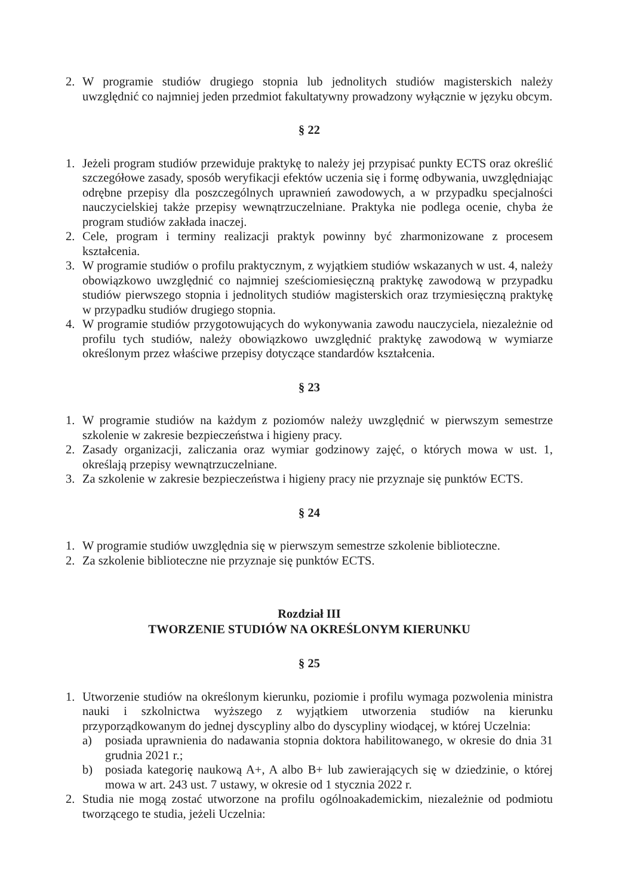2. W programie studiów drugiego stopnia lub jednolitych studiów magisterskich należy uwzględnić co najmniej jeden przedmiot fakultatywny prowadzony wyłącznie w języku obcym.
§ 22
1. Jeżeli program studiów przewiduje praktykę to należy jej przypisać punkty ECTS oraz określić szczegółowe zasady, sposób weryfikacji efektów uczenia się i formę odbywania, uwzględniając odrębne przepisy dla poszczególnych uprawnień zawodowych, a w przypadku specjalności nauczycielskiej także przepisy wewnątrzuczelniane. Praktyka nie podlega ocenie, chyba że program studiów zakłada inaczej.
2. Cele, program i terminy realizacji praktyk powinny być zharmonizowane z procesem kształcenia.
3. W programie studiów o profilu praktycznym, z wyjątkiem studiów wskazanych w ust. 4, należy obowiązkowo uwzględnić co najmniej sześciomiesięczną praktykę zawodową w przypadku studiów pierwszego stopnia i jednolitych studiów magisterskich oraz trzymiesięczną praktykę w przypadku studiów drugiego stopnia.
4. W programie studiów przygotowujących do wykonywania zawodu nauczyciela, niezależnie od profilu tych studiów, należy obowiązkowo uwzględnić praktykę zawodową w wymiarze określonym przez właściwe przepisy dotyczące standardów kształcenia.
§ 23
1. W programie studiów na każdym z poziomów należy uwzględnić w pierwszym semestrze szkolenie w zakresie bezpieczeństwa i higieny pracy.
2. Zasady organizacji, zaliczania oraz wymiar godzinowy zajęć, o których mowa w ust. 1, określają przepisy wewnątrzuczelniane.
3. Za szkolenie w zakresie bezpieczeństwa i higieny pracy nie przyznaje się punktów ECTS.
§ 24
1. W programie studiów uwzględnia się w pierwszym semestrze szkolenie biblioteczne.
2. Za szkolenie biblioteczne nie przyznaje się punktów ECTS.
Rozdział III
TWORZENIE STUDIÓW NA OKREŚLONYM KIERUNKU
§ 25
1. Utworzenie studiów na określonym kierunku, poziomie i profilu wymaga pozwolenia ministra nauki i szkolnictwa wyższego z wyjątkiem utworzenia studiów na kierunku przyporządkowanym do jednej dyscypliny albo do dyscypliny wiodącej, w której Uczelnia:
a) posiada uprawnienia do nadawania stopnia doktora habilitowanego, w okresie do dnia 31 grudnia 2021 r.;
b) posiada kategorię naukową A+, A albo B+ lub zawierających się w dziedzinie, o której mowa w art. 243 ust. 7 ustawy, w okresie od 1 stycznia 2022 r.
2. Studia nie mogą zostać utworzone na profilu ogólnoakademickim, niezależnie od podmiotu tworzącego te studia, jeżeli Uczelnia: